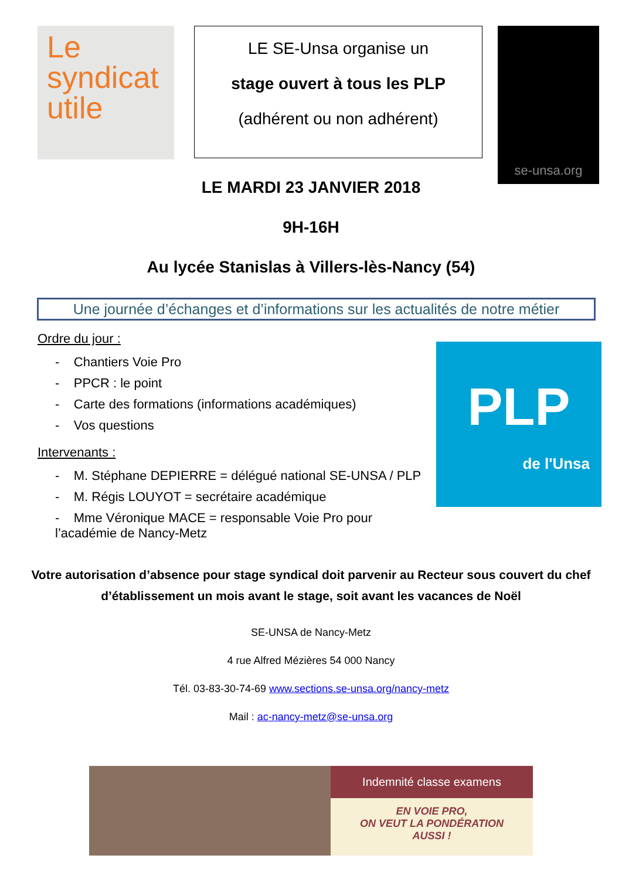Le
syndicat
utile
LE SE-Unsa organise un
stage ouvert à tous les PLP
(adhérent ou non adhérent)
se-unsa.org
LE MARDI 23 JANVIER 2018
9H-16H
Au lycée Stanislas à Villers-lès-Nancy (54)
Une journée d’échanges et d’informations sur les actualités de notre métier
Ordre du jour :
- Chantiers Voie Pro
- PPCR : le point
- Carte des formations (informations académiques)
- Vos questions
Intervenants :
- M. Stéphane DEPIERRE = délégué national SE-UNSA / PLP
- M. Régis LOUYOT = secrétaire académique
- Mme Véronique MACE = responsable Voie Pro pour l’académie de Nancy-Metz
PLP
de l'Unsa
Votre autorisation d’absence pour stage syndical doit parvenir au Recteur sous couvert du chef d’établissement un mois avant le stage, soit avant les vacances de Noël
SE-UNSA de Nancy-Metz
4 rue Alfred Mézières 54 000 Nancy
Tél. 03-83-30-74-69 www.sections.se-unsa.org/nancy-metz
Mail : ac-nancy-metz@se-unsa.org
Indemnité classe examens
EN VOIE PRO,
ON VEUT LA PONDÉRATION
AUSSI !